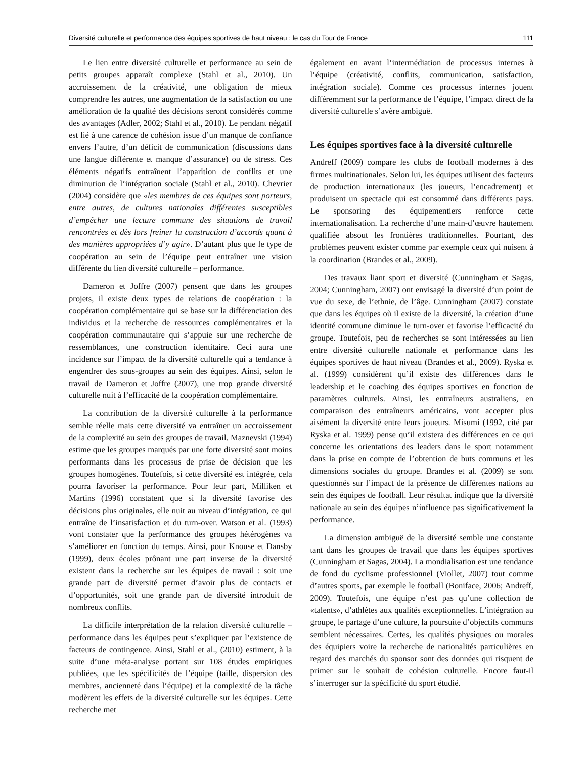Diversité culturelle et performance des équipes sportives de haut niveau : le cas du Tour de France 111
Le lien entre diversité culturelle et performance au sein de petits groupes apparaît complexe (Stahl et al., 2010). Un accroissement de la créativité, une obligation de mieux comprendre les autres, une augmentation de la satisfaction ou une amélioration de la qualité des décisions seront considérés comme des avantages (Adler, 2002; Stahl et al., 2010). Le pendant négatif est lié à une carence de cohésion issue d’un manque de confiance envers l’autre, d’un déficit de communication (discussions dans une langue différente et manque d’assurance) ou de stress. Ces éléments négatifs entraînent l’apparition de conflits et une diminution de l’intégration sociale (Stahl et al., 2010). Chevrier (2004) considère que «les membres de ces équipes sont porteurs, entre autres, de cultures nationales différentes susceptibles d’empêcher une lecture commune des situations de travail rencontrées et dès lors freiner la construction d’accords quant à des manières appropriées d’y agir». D’autant plus que le type de coopération au sein de l’équipe peut entraîner une vision différente du lien diversité culturelle – performance.
Dameron et Joffre (2007) pensent que dans les groupes projets, il existe deux types de relations de coopération : la coopération complémentaire qui se base sur la différenciation des individus et la recherche de ressources complémentaires et la coopération communautaire qui s’appuie sur une recherche de ressemblances, une construction identitaire. Ceci aura une incidence sur l’impact de la diversité culturelle qui a tendance à engendrer des sous-groupes au sein des équipes. Ainsi, selon le travail de Dameron et Joffre (2007), une trop grande diversité culturelle nuit à l’efficacité de la coopération complémentaire.
La contribution de la diversité culturelle à la performance semble réelle mais cette diversité va entraîner un accroissement de la complexité au sein des groupes de travail. Maznevski (1994) estime que les groupes marqués par une forte diversité sont moins performants dans les processus de prise de décision que les groupes homogènes. Toutefois, si cette diversité est intégrée, cela pourra favoriser la performance. Pour leur part, Milliken et Martins (1996) constatent que si la diversité favorise des décisions plus originales, elle nuit au niveau d’intégration, ce qui entraîne de l’insatisfaction et du turn-over. Watson et al. (1993) vont constater que la performance des groupes hétérogènes va s’améliorer en fonction du temps. Ainsi, pour Knouse et Dansby (1999), deux écoles prônant une part inverse de la diversité existent dans la recherche sur les équipes de travail : soit une grande part de diversité permet d’avoir plus de contacts et d’opportunités, soit une grande part de diversité introduit de nombreux conflits.
La difficile interprétation de la relation diversité culturelle – performance dans les équipes peut s’expliquer par l’existence de facteurs de contingence. Ainsi, Stahl et al., (2010) estiment, à la suite d’une méta-analyse portant sur 108 études empiriques publiées, que les spécificités de l’équipe (taille, dispersion des membres, ancienneté dans l’équipe) et la complexité de la tâche modèrent les effets de la diversité culturelle sur les équipes. Cette recherche met
également en avant l’intermédiation de processus internes à l’équipe (créativité, conflits, communication, satisfaction, intégration sociale). Comme ces processus internes jouent différemment sur la performance de l’équipe, l’impact direct de la diversité culturelle s’avère ambiguë.
Les équipes sportives face à la diversité culturelle
Andreff (2009) compare les clubs de football modernes à des firmes multinationales. Selon lui, les équipes utilisent des facteurs de production internationaux (les joueurs, l’encadrement) et produisent un spectacle qui est consommé dans différents pays. Le sponsoring des équipementiers renforce cette internationalisation. La recherche d’une main-d’œuvre hautement qualifiée absout les frontières traditionnelles. Pourtant, des problèmes peuvent exister comme par exemple ceux qui nuisent à la coordination (Brandes et al., 2009).
Des travaux liant sport et diversité (Cunningham et Sagas, 2004; Cunningham, 2007) ont envisagé la diversité d’un point de vue du sexe, de l’ethnie, de l’âge. Cunningham (2007) constate que dans les équipes où il existe de la diversité, la création d’une identité commune diminue le turn-over et favorise l’efficacité du groupe. Toutefois, peu de recherches se sont intéressées au lien entre diversité culturelle nationale et performance dans les équipes sportives de haut niveau (Brandes et al., 2009). Ryska et al. (1999) considèrent qu’il existe des différences dans le leadership et le coaching des équipes sportives en fonction de paramètres culturels. Ainsi, les entraîneurs australiens, en comparaison des entraîneurs américains, vont accepter plus aisément la diversité entre leurs joueurs. Misumi (1992, cité par Ryska et al. 1999) pense qu’il existera des différences en ce qui concerne les orientations des leaders dans le sport notamment dans la prise en compte de l’obtention de buts communs et les dimensions sociales du groupe. Brandes et al. (2009) se sont questionnés sur l’impact de la présence de différentes nations au sein des équipes de football. Leur résultat indique que la diversité nationale au sein des équipes n’influence pas significativement la performance.
La dimension ambiguë de la diversité semble une constante tant dans les groupes de travail que dans les équipes sportives (Cunningham et Sagas, 2004). La mondialisation est une tendance de fond du cyclisme professionnel (Viollet, 2007) tout comme d’autres sports, par exemple le football (Boniface, 2006; Andreff, 2009). Toutefois, une équipe n’est pas qu’une collection de «talents», d’athlètes aux qualités exceptionnelles. L’intégration au groupe, le partage d’une culture, la poursuite d’objectifs communs semblent nécessaires. Certes, les qualités physiques ou morales des équipiers voire la recherche de nationalités particulières en regard des marchés du sponsor sont des données qui risquent de primer sur le souhait de cohésion culturelle. Encore faut-il s’interroger sur la spécificité du sport étudié.